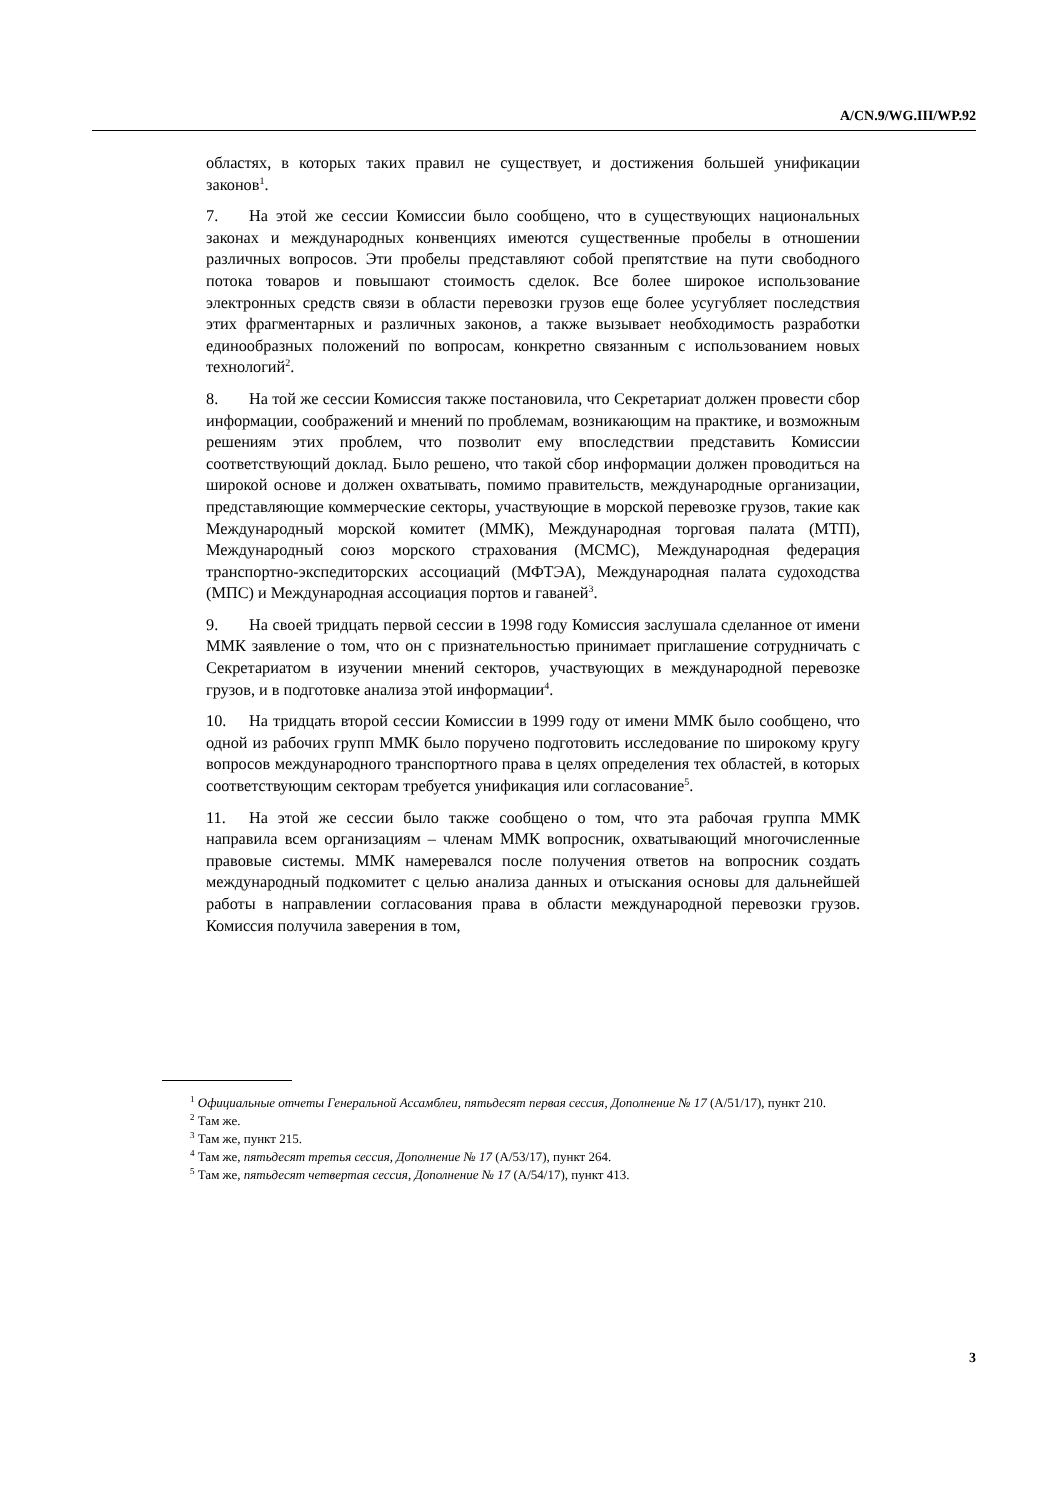A/CN.9/WG.III/WP.92
областях, в которых таких правил не существует, и достижения большей унификации законов<sup>1</sup>.
7. На этой же сессии Комиссии было сообщено, что в существующих национальных законах и международных конвенциях имеются существенные пробелы в отношении различных вопросов. Эти пробелы представляют собой препятствие на пути свободного потока товаров и повышают стоимость сделок. Все более широкое использование электронных средств связи в области перевозки грузов еще более усугубляет последствия этих фрагментарных и различных законов, а также вызывает необходимость разработки единообразных положений по вопросам, конкретно связанным с использованием новых технологий<sup>2</sup>.
8. На той же сессии Комиссия также постановила, что Секретариат должен провести сбор информации, соображений и мнений по проблемам, возникающим на практике, и возможным решениям этих проблем, что позволит ему впоследствии представить Комиссии соответствующий доклад. Было решено, что такой сбор информации должен проводиться на широкой основе и должен охватывать, помимо правительств, международные организации, представляющие коммерческие секторы, участвующие в морской перевозке грузов, такие как Международный морской комитет (ММК), Международная торговая палата (МТП), Международный союз морского страхования (МСМС), Международная федерация транспортно-экспедиторских ассоциаций (МФТЭА), Международная палата судоходства (МПС) и Международная ассоциация портов и гаваней<sup>3</sup>.
9. На своей тридцать первой сессии в 1998 году Комиссия заслушала сделанное от имени ММК заявление о том, что он с признательностью принимает приглашение сотрудничать с Секретариатом в изучении мнений секторов, участвующих в международной перевозке грузов, и в подготовке анализа этой информации<sup>4</sup>.
10. На тридцать второй сессии Комиссии в 1999 году от имени ММК было сообщено, что одной из рабочих групп ММК было поручено подготовить исследование по широкому кругу вопросов международного транспортного права в целях определения тех областей, в которых соответствующим секторам требуется унификация или согласование<sup>5</sup>.
11. На этой же сессии было также сообщено о том, что эта рабочая группа ММК направила всем организациям – членам ММК вопросник, охватывающий многочисленные правовые системы. ММК намеревался после получения ответов на вопросник создать международный подкомитет с целью анализа данных и отыскания основы для дальнейшей работы в направлении согласования права в области международной перевозки грузов. Комиссия получила заверения в том,
<sup>1</sup> Официальные отчеты Генеральной Ассамблеи, пятьдесят первая сессия, Дополнение № 17 (A/51/17), пункт 210.
<sup>2</sup> Там же.
<sup>3</sup> Там же, пункт 215.
<sup>4</sup> Там же, пятьдесят третья сессия, Дополнение № 17 (A/53/17), пункт 264.
<sup>5</sup> Там же, пятьдесят четвертая сессия, Дополнение № 17 (A/54/17), пункт 413.
3